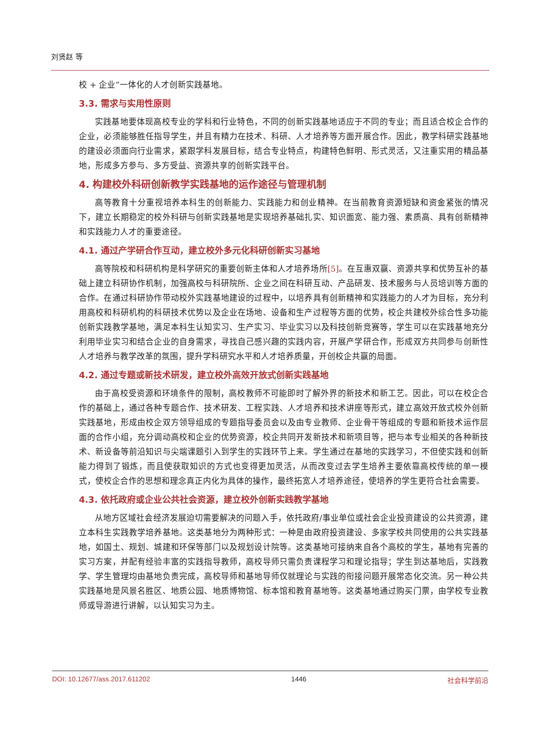刘贤赵 等
校 + 企业”一体化的人才创新实践基地。
3.3. 需求与实用性原则
实践基地要体现高校专业的学科和行业特色，不同的创新实践基地适应于不同的专业；而且适合校企合作的企业，必须能够胜任指导学生，并且有精力在技术、科研、人才培养等方面开展合作。因此，教学科研实践基地的建设必须面向行业需求，紧跟学科发展目标，结合专业特点，构建特色鲜明、形式灵活，又注重实用的精品基地，形成多方参与、多方受益、资源共享的创新实践平台。
4. 构建校外科研创新教学实践基地的运作途径与管理机制
高等教育十分重视培养本科生的创新能力、实践能力和创业精神。在当前教育资源短缺和资金紧张的情况下，建立长期稳定的校外科研与创新实践基地是实现培养基础扎实、知识面宽、能力强、素质高、具有创新精神和实践能力人才的重要途径。
4.1. 通过产学研合作互动，建立校外多元化科研创新实习基地
高等院校和科研机构是科学研究的重要创新主体和人才培养场所[5]。在互惠双赢、资源共享和优势互补的基础上建立科研协作机制，加强高校与科研院所、企业之间在科研互动、产品研发、技术服务与人员培训等方面的合作。在通过科研协作带动校外实践基地建设的过程中，以培养具有创新精神和实践能力的人才为目标，充分利用高校和科研机构的科研技术优势以及企业在场地、设备和生产过程等方面的优势，校企共建校外综合性多功能创新实践教学基地，满足本科生认知实习、生产实习、毕业实习以及科技创新竞赛等，学生可以在实践基地充分利用毕业实习和结合企业的自身需求，寻找自己感兴趣的实践内容，开展产学研合作，形成双方共同参与创新性人才培养与教学改革的氛围，提升学科研究水平和人才培养质量，开创校企共赢的局面。
4.2. 通过专题或新技术研发，建立校外高效开放式创新实践基地
由于高校受资源和环境条件的限制，高校教师不可能即时了解外界的新技术和新工艺。因此，可以在校企合作的基础上，通过各种专题合作、技术研发、工程实践、人才培养和技术讲座等形式，建立高效开放式校外创新实践基地，形成由校企双方领导组成的专题指导委员会以及由专业教师、企业骨干等组成的专题和新技术运作层面的合作小组，充分调动高校和企业的优势资源，校企共同开发新技术和新项目等，把与本专业相关的各种新技术、新设备等前沿知识与尖端课题引入到学生的实践环节上来。学生通过在基地的实践学习，不但使实践和创新能力得到了锻炼，而且使获取知识的方式也变得更加灵活，从而改变过去学生培养主要依靠高校传统的单一模式，使校企合作的思想和理念真正内化为具体的操作，最终拓宽人才培养途径，使培养的学生更符合社会需要。
4.3. 依托政府或企业公共社会资源，建立校外创新实践教学基地
从地方区域社会经济发展迫切需要解决的问题入手，依托政府/事业单位或社会企业投资建设的公共资源，建立本科生实践教学培养基地。这类基地分为两种形式：一种是由政府投资建设、多家学校共同使用的公共实践基地，如国土、规划、城建和环保等部门以及规划设计院等。这类基地可接纳来自各个高校的学生，基地有完善的实习方案，并配有经验丰富的实践指导教师，高校导师只需负责课程学习和理论指导；学生到达基地后，实践教学、学生管理均由基地负责完成，高校导师和基地导师仅就理论与实践的衔接问题开展常态化交流。另一种公共实践基地是风景名胜区、地质公园、地质博物馆、标本馆和教育基地等。这类基地通过购买门票，由学校专业教师或导游进行讲解，以认知实习为主。
DOI: 10.12677/ass.2017.611202 1446 社会科学前沿